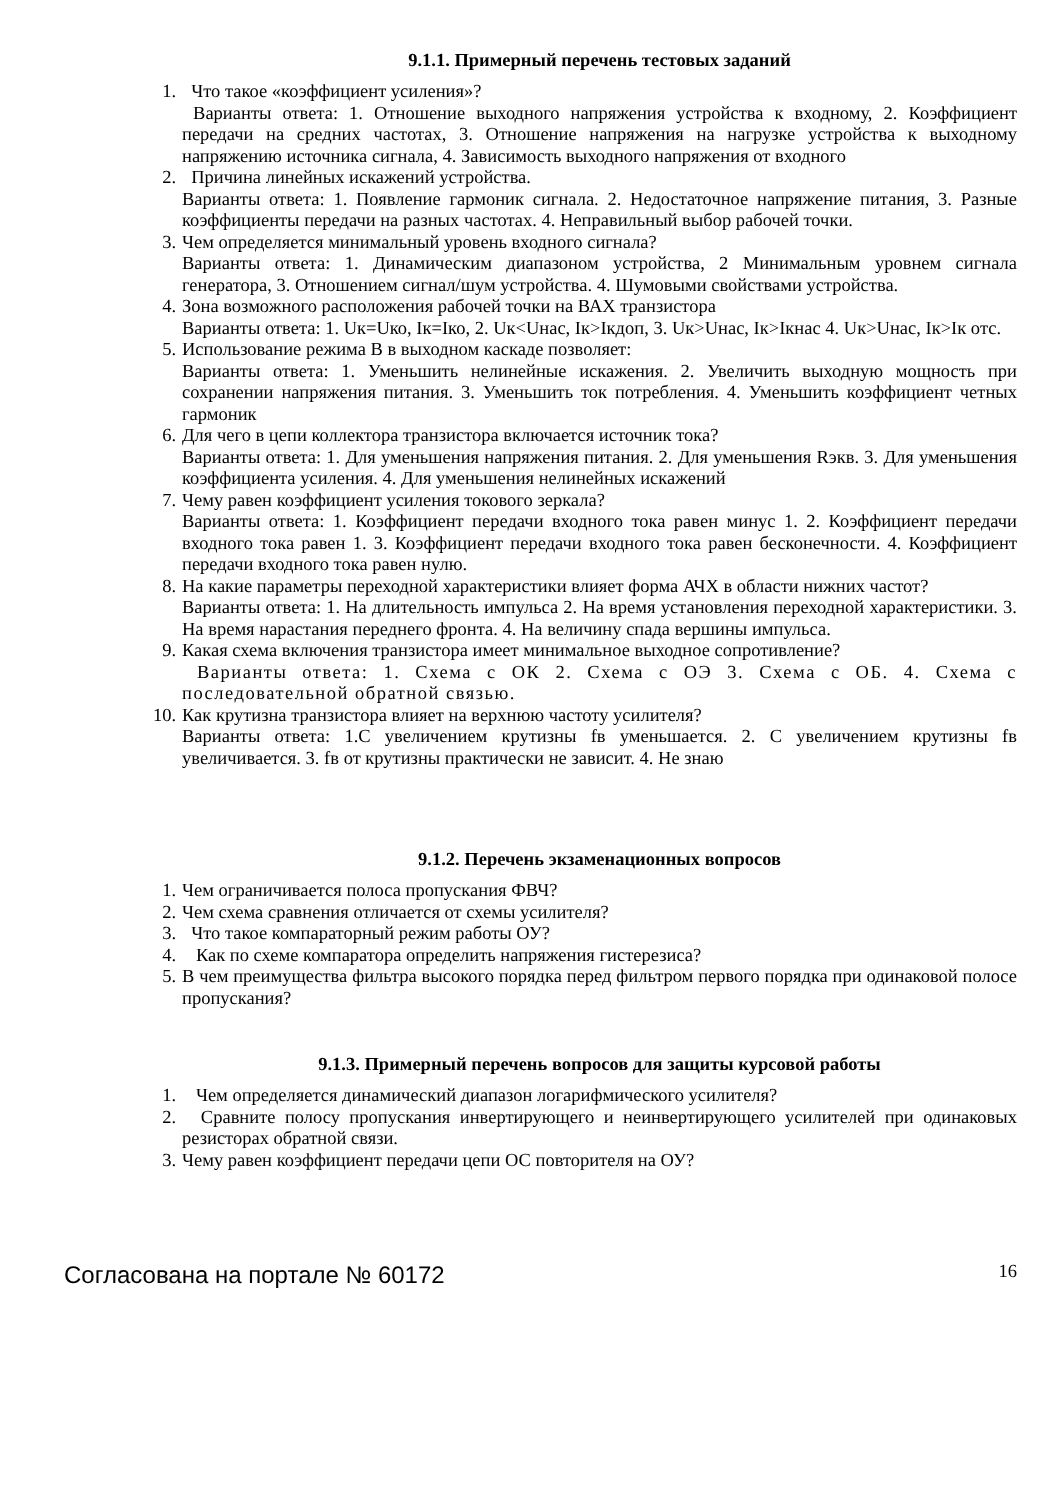9.1.1. Примерный перечень тестовых заданий
1. Что такое «коэффициент усиления»?
Варианты ответа: 1. Отношение выходного напряжения устройства к входному, 2. Коэффициент передачи на средних частотах, 3. Отношение напряжения на нагрузке устройства к выходному напряжению источника сигнала, 4. Зависимость выходного напряжения от входного
2. Причина линейных искажений устройства.
Варианты ответа: 1. Появление гармоник сигнала. 2. Недостаточное напряжение питания, 3. Разные коэффициенты передачи на разных частотах. 4. Неправильный выбор рабочей точки.
3. Чем определяется минимальный уровень входного сигнала?
Варианты ответа: 1. Динамическим диапазоном устройства, 2 Минимальным уровнем сигнала генератора, 3. Отношением сигнал/шум устройства. 4. Шумовыми свойствами устройства.
4. Зона возможного расположения рабочей точки на ВАХ транзистора
Варианты ответа: 1. Uк=Uко, Iк=Iко, 2. Uк<Uнас, Iк>Iкдоп, 3. Uк>Uнас, Iк>Iкнас 4. Uк>Uнас, Iк>Iк отс.
5. Использование режима В в выходном каскаде позволяет:
Варианты ответа: 1. Уменьшить нелинейные искажения. 2. Увеличить выходную мощность при сохранении напряжения питания. 3. Уменьшить ток потребления. 4. Уменьшить коэффициент четных гармоник
6. Для чего в цепи коллектора транзистора включается источник тока?
Варианты ответа: 1. Для уменьшения напряжения питания. 2. Для уменьшения Rэкв. 3. Для уменьшения коэффициента усиления. 4. Для уменьшения нелинейных искажений
7. Чему равен коэффициент усиления токового зеркала?
Варианты ответа: 1. Коэффициент передачи входного тока равен минус 1. 2. Коэффициент передачи входного тока равен 1. 3. Коэффициент передачи входного тока равен бесконечности. 4. Коэффициент передачи входного тока равен нулю.
8. На какие параметры переходной характеристики влияет форма АЧХ в области нижних частот?
Варианты ответа: 1. На длительность импульса 2. На время установления переходной характеристики. 3. На время нарастания переднего фронта. 4. На величину спада вершины импульса.
9. Какая схема включения транзистора имеет минимальное выходное сопротивление?
Варианты ответа: 1. Схема с ОК 2. Схема с ОЭ 3. Схема с ОБ. 4. Схема с последовательной обратной связью.
10.
Как крутизна транзистора влияет на верхнюю частоту усилителя?
Варианты ответа: 1.С увеличением крутизны fв уменьшается. 2. С увеличением крутизны fв увеличивается. 3. fв от крутизны практически не зависит. 4. Не знаю
9.1.2. Перечень экзаменационных вопросов
1. Чем ограничивается полоса пропускания ФВЧ?
2. Чем схема сравнения отличается от схемы усилителя?
3. Что такое компараторный режим работы ОУ?
4. Как по схеме компаратора определить напряжения гистерезиса?
5. В чем преимущества фильтра высокого порядка перед фильтром первого порядка при одинаковой полосе пропускания?
9.1.3. Примерный перечень вопросов для защиты курсовой работы
1. Чем определяется динамический диапазон логарифмического усилителя?
2. Сравните полосу пропускания инвертирующего и неинвертирующего усилителей при одинаковых резисторах обратной связи.
3. Чему равен коэффициент передачи цепи ОС повторителя на ОУ?
Согласована на портале № 60172 16